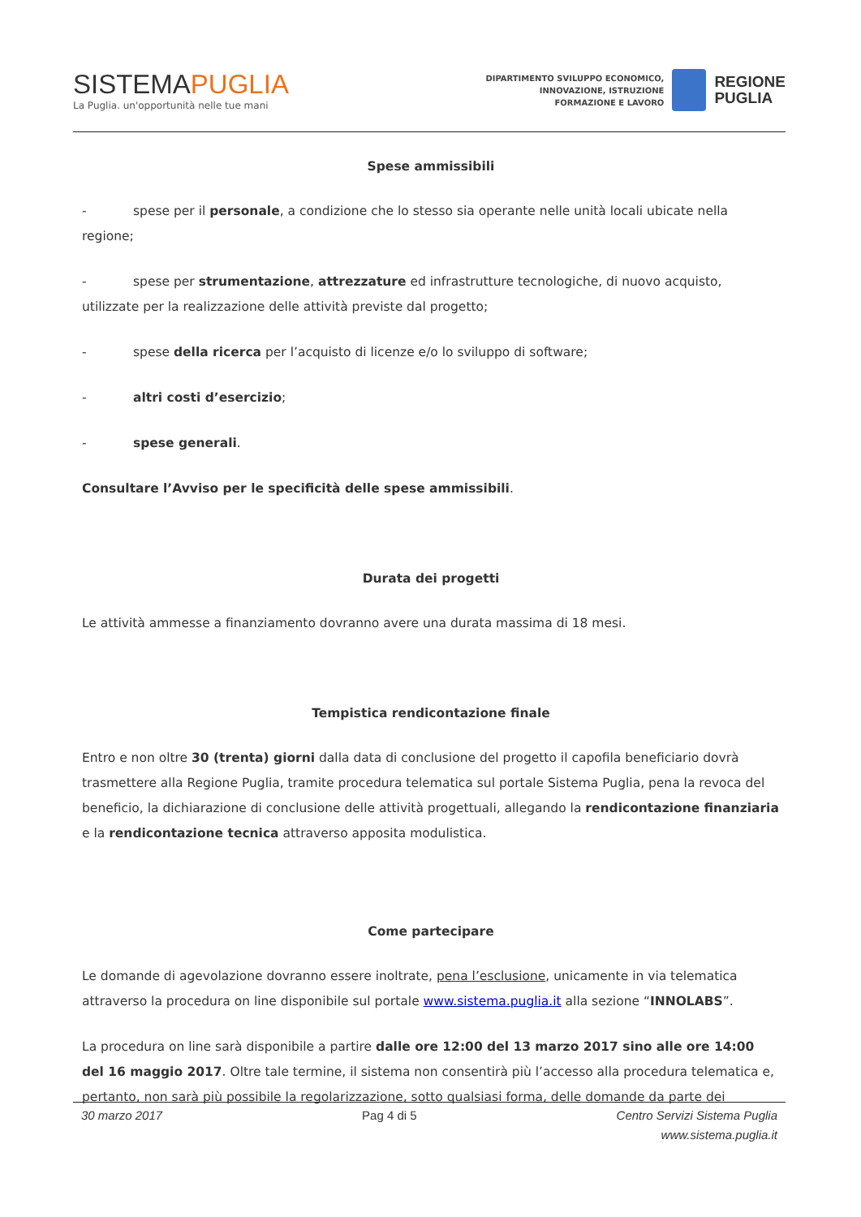SISTEMAPUGLIA
La Puglia. un'opportunità nelle tue mani
DIPARTIMENTO SVILUPPO ECONOMICO,
INNOVAZIONE, ISTRUZIONE
FORMAZIONE E LAVORO
REGIONE
PUGLIA
Spese ammissibili
- spese per il personale, a condizione che lo stesso sia operante nelle unità locali ubicate nella regione;
- spese per strumentazione, attrezzature ed infrastrutture tecnologiche, di nuovo acquisto, utilizzate per la realizzazione delle attività previste dal progetto;
- spese della ricerca per l’acquisto di licenze e/o lo sviluppo di software;
- altri costi d’esercizio;
- spese generali.
Consultare l’Avviso per le specificità delle spese ammissibili.
Durata dei progetti
Le attività ammesse a finanziamento dovranno avere una durata massima di 18 mesi.
Tempistica rendicontazione finale
Entro e non oltre 30 (trenta) giorni dalla data di conclusione del progetto il capofila beneficiario dovrà trasmettere alla Regione Puglia, tramite procedura telematica sul portale Sistema Puglia, pena la revoca del beneficio, la dichiarazione di conclusione delle attività progettuali, allegando la rendicontazione finanziaria e la rendicontazione tecnica attraverso apposita modulistica.
Come partecipare
Le domande di agevolazione dovranno essere inoltrate, pena l’esclusione, unicamente in via telematica attraverso la procedura on line disponibile sul portale www.sistema.puglia.it alla sezione “INNOLABS”.
La procedura on line sarà disponibile a partire dalle ore 12:00 del 13 marzo 2017 sino alle ore 14:00 del 16 maggio 2017. Oltre tale termine, il sistema non consentirà più l’accesso alla procedura telematica e, pertanto, non sarà più possibile la regolarizzazione, sotto qualsiasi forma, delle domande da parte dei
30 marzo 2017 Pag 4 di 5 Centro Servizi Sistema Puglia
www.sistema.puglia.it